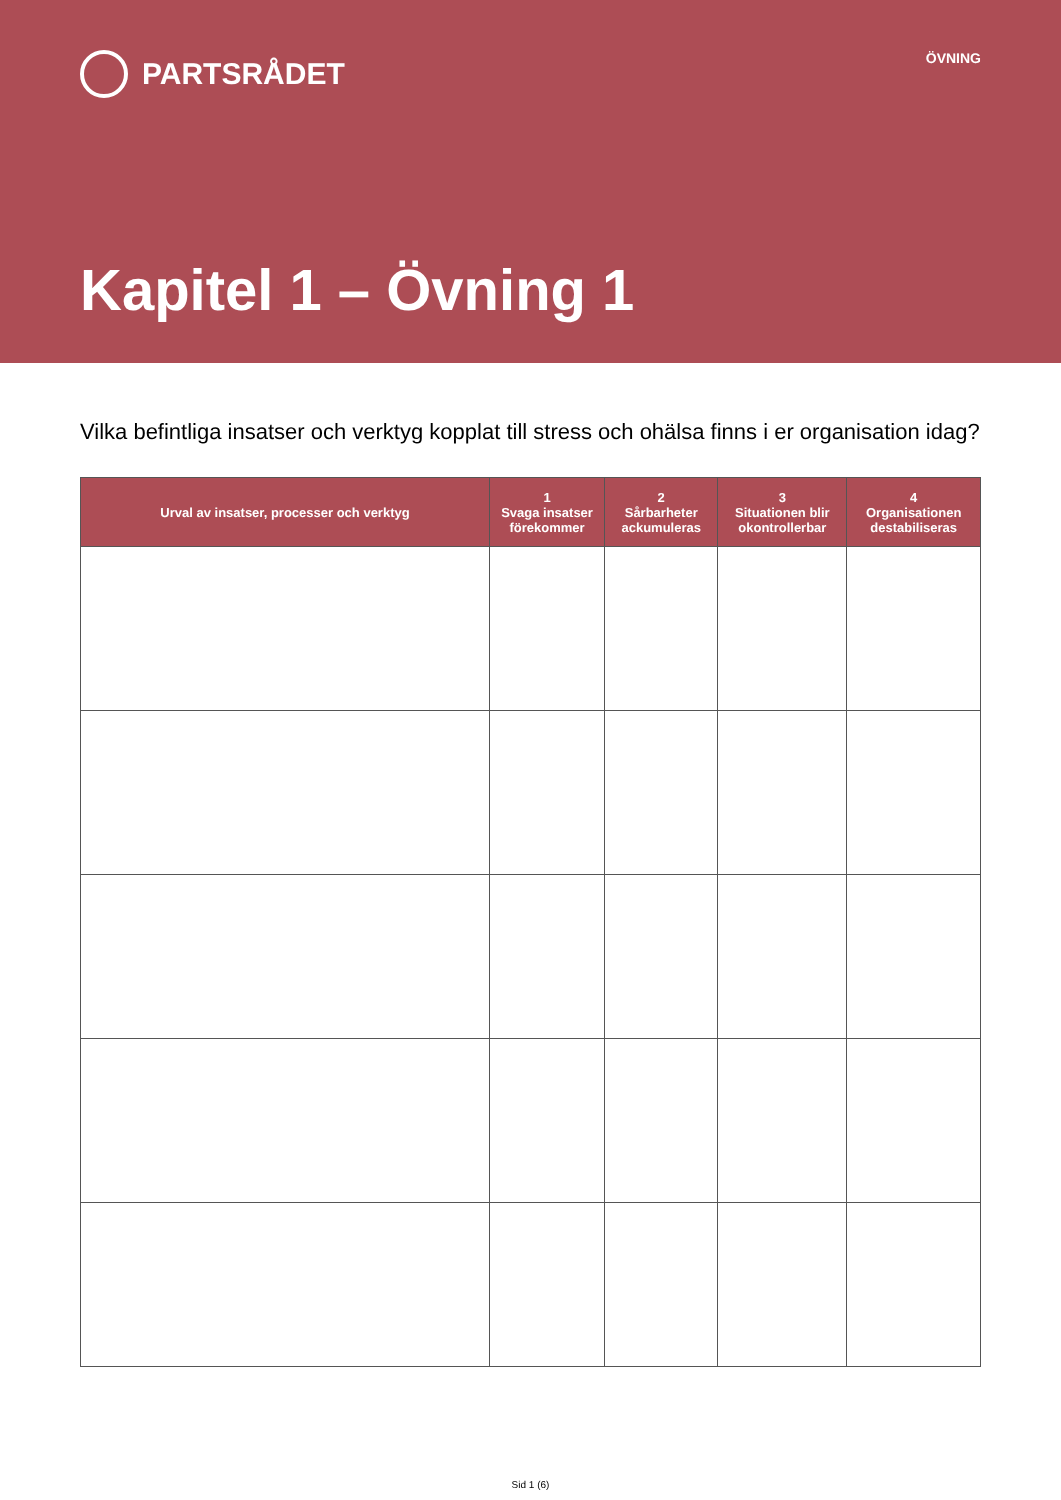PARTSRÅDET
ÖVNING
Kapitel 1 – Övning 1
Vilka befintliga insatser och verktyg kopplat till stress och ohälsa finns i er organisation idag?
| Urval av insatser, processer och verktyg | 1 Svaga insatser förekommer | 2 Sårbarheter ackumuleras | 3 Situationen blir okontrollerbar | 4 Organisationen destabiliseras |
| --- | --- | --- | --- | --- |
Sid 1 (6)